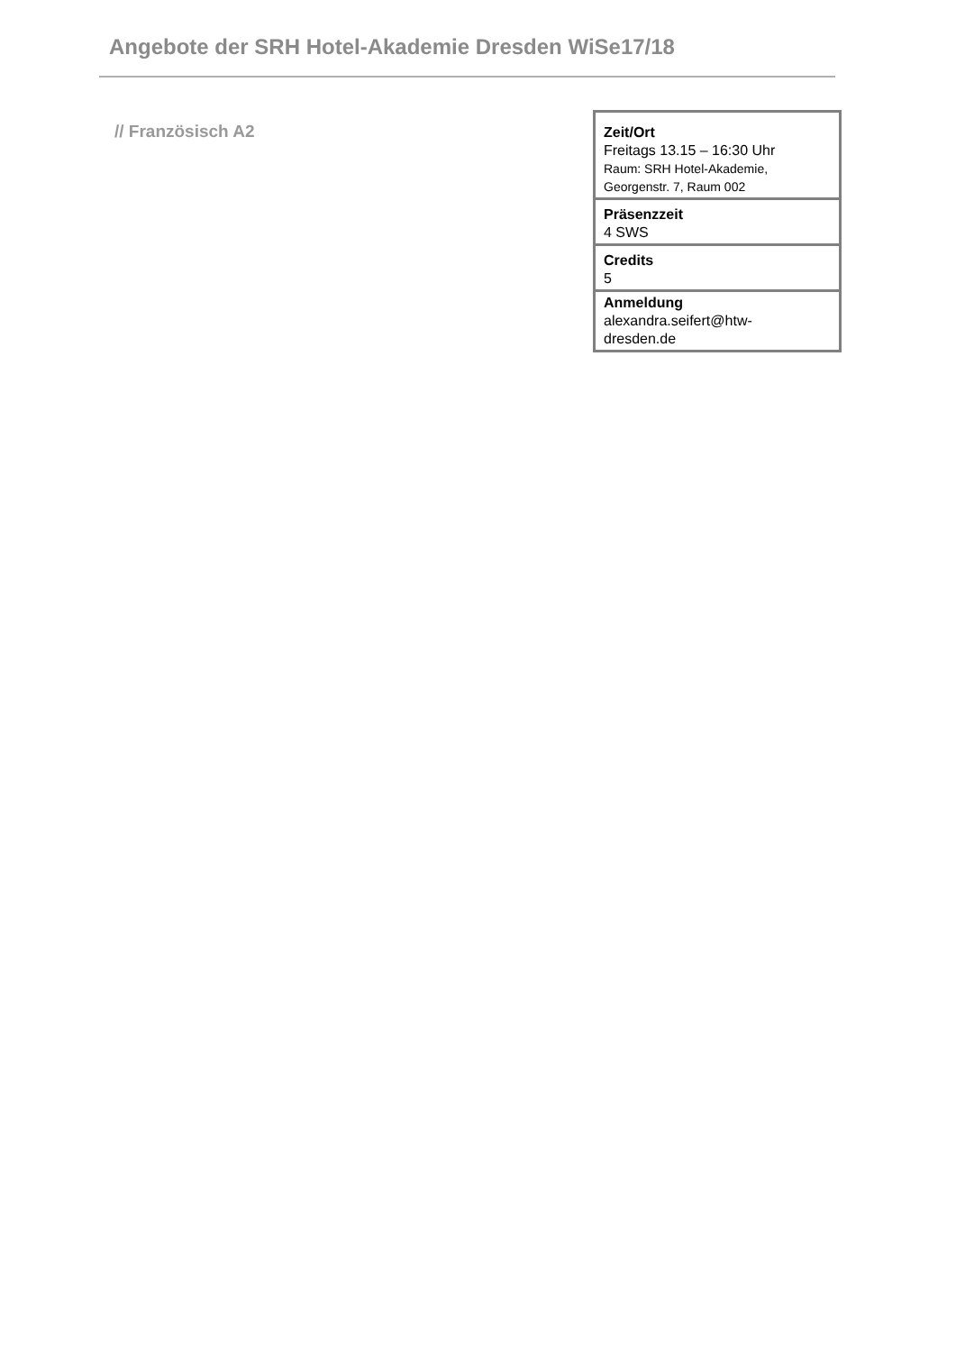Angebote der SRH Hotel-Akademie Dresden WiSe17/18
// Französisch A2
| Zeit/Ort Freitags 13.15 – 16:30 Uhr Raum: SRH Hotel-Akademie, Georgenstr. 7, Raum 002 |
| Präsenzzeit 4 SWS |
| Credits 5 |
| Anmeldung alexandra.seifert@htw- dresden.de |